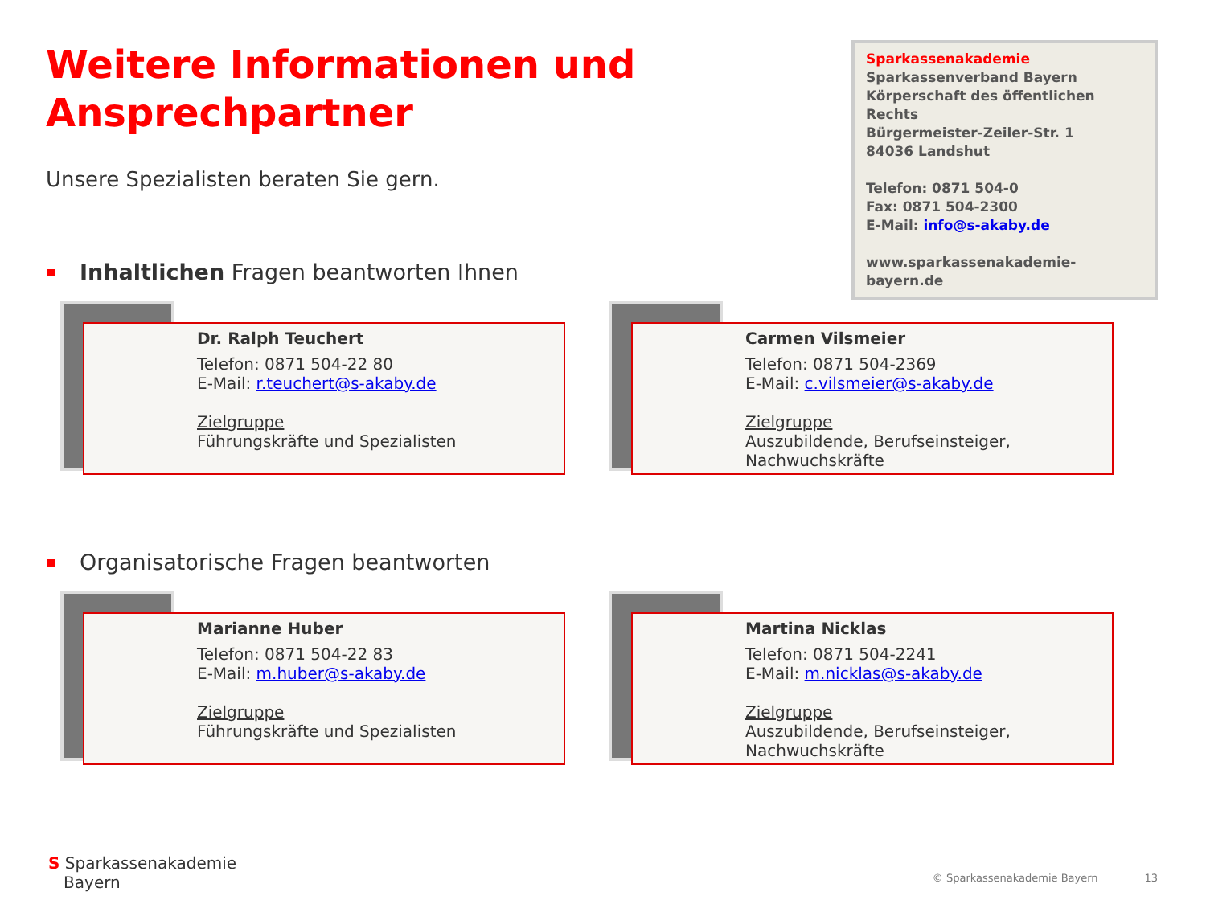Weitere Informationen und
Ansprechpartner
Unsere Spezialisten beraten Sie gern.
Sparkassenakademie
Sparkassenverband Bayern
Körperschaft des öffentlichen Rechts
Bürgermeister-Zeiler-Str. 1
84036 Landshut
Telefon: 0871 504-0
Fax: 0871 504-2300
E-Mail: info@s-akaby.de
www.sparkassenakademie-bayern.de
Inhaltlichen Fragen beantworten Ihnen
Dr. Ralph Teuchert
Telefon: 0871 504-22 80
E-Mail: r.teuchert@s-akaby.de
Zielgruppe
Führungskräfte und Spezialisten
Carmen Vilsmeier
Telefon: 0871 504-2369
E-Mail: c.vilsmeier@s-akaby.de
Zielgruppe
Auszubildende, Berufseinsteiger, Nachwuchskräfte
Organisatorische Fragen beantworten
Marianne Huber
Telefon: 0871 504-22 83
E-Mail: m.huber@s-akaby.de
Zielgruppe
Führungskräfte und Spezialisten
Martina Nicklas
Telefon: 0871 504-2241
E-Mail: m.nicklas@s-akaby.de
Zielgruppe
Auszubildende, Berufseinsteiger, Nachwuchskräfte
S Sparkassenakademie
Bayern
© Sparkassenakademie Bayern 13